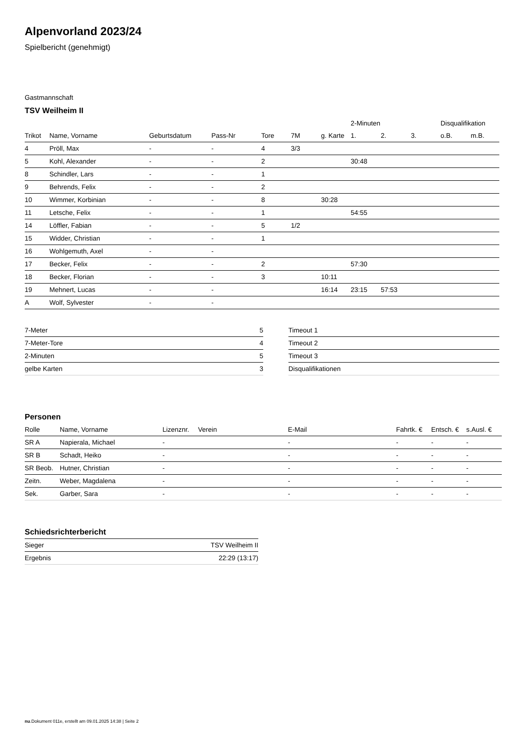Alpenvorland 2023/24
Spielbericht (genehmigt)
Gastmannschaft
TSV Weilheim II
| | | | | | | | 2-Minuten | | | Disqualifikation | |
| --- | --- | --- | --- | --- | --- | --- | --- | --- | --- | --- | --- |
| Trikot | Name, Vorname | Geburtsdatum | Pass-Nr | Tore | 7M | g. Karte | 1. | 2. | 3. | o.B. | m.B. |
| 4 | Pröll, Max | - | - | 4 | 3/3 | | | | | | |
| 5 | Kohl, Alexander | - | - | 2 | | | 30:48 | | | | |
| 8 | Schindler, Lars | - | - | 1 | | | | | | | |
| 9 | Behrends, Felix | - | - | 2 | | | | | | | |
| 10 | Wimmer, Korbinian | - | - | 8 | | 30:28 | | | | | |
| 11 | Letsche, Felix | - | - | 1 | | | 54:55 | | | | |
| 14 | Löffler, Fabian | - | - | 5 | 1/2 | | | | | | |
| 15 | Widder, Christian | - | - | 1 | | | | | | | |
| 16 | Wohlgemuth, Axel | - | - | | | | | | | | |
| 17 | Becker, Felix | - | - | 2 | | | 57:30 | | | | |
| 18 | Becker, Florian | - | - | 3 | | 10:11 | | | | | |
| 19 | Mehnert, Lucas | - | - | | | 16:14 | 23:15 | 57:53 | | | |
| A | Wolf, Sylvester | - | - | | | | | | | | |
| 7-Meter | 5 |
| 7-Meter-Tore | 4 |
| 2-Minuten | 5 |
| gelbe Karten | 3 |
| Timeout 1 |
| Timeout 2 |
| Timeout 3 |
| Disqualifikationen |
Personen
| Rolle | Name, Vorname | Lizenznr. | Verein | E-Mail | Fahrtk. € | Entsch. € | s.Ausl. € |
| --- | --- | --- | --- | --- | --- | --- | --- |
| SR A | Napierala, Michael | - | | - | - | - | - |
| SR B | Schadt, Heiko | - | | - | - | - | - |
| SR Beob. | Hutner, Christian | - | | - | - | - | - |
| Zeitn. | Weber, Magdalena | - | | - | - | - | - |
| Sek. | Garber, Sara | - | | - | - | - | - |
Schiedsrichterbericht
| Sieger | TSV Weilheim II |
| Ergebnis | 22:29 (13:17) |
nu.Dokument 011e, erstellt am 09.01.2025 14:38 | Seite 2